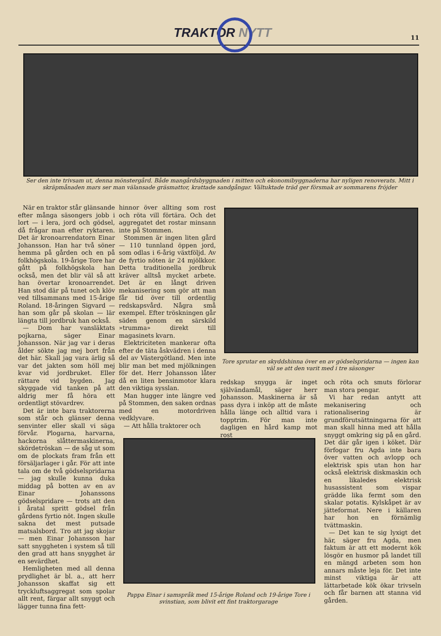TRAKTOR NYTT 11
Ser den inte trivsam ut, denna mönstergård. Både mangårdsbyggnaden i mitten och ekonomibyggnaderna har nyligen renoverats. Mitt i skräpmånaden mars ser man välansade gräsmattor, krattade sandgångar. Vältuktade träd ger försmak av sommarens fröjder
När en traktor står glänsande efter många säsongers jobb i lort — i lera, jord och gödsel, då frågar man efter ryktaren. Det är kronoarrendatorn Einar Johansson. Han har två söner hemma på gården och en på folkhögskola. 19-årige Tore har gått på folkhögskola han också, men det blir väl så att han övertar kronoarrendet. Han stod där på tunet och klöv ved tillsammans med 15-årige Roland. 18-åringen Sigvard — han som går på skolan — lär längta till jordbruk han också.
— Dom har vansläktats pojkarna, säger Einar Johansson. När jag var i deras ålder sökte jag mej bort från det här. Skall jag vara ärlig så var det jakten som höll mej kvar vid jordbruket. Eller rättare vid bygden. Jag skyggade vid tanken på att aldrig mer få höra ett ordentligt stövardrev.
Det är inte bara traktorerna som står och glänser denna senvinter eller skall vi säga förvår. Plogarna, harvarna, hackorna slåttermaskinerna, skördetröskan — de såg ut som om de plockats fram från ett försäljarlager i går. För att inte tala om de två gödselspridarna — jag skulle kunna duka middag på botten av en av Einar Johanssons gödselspridare — trots att den i åratal spritt gödsel från gårdens fyrtio nöt. Ingen skulle sakna det mest putsade matsalsbord. Tro att jag skojar — men Einar Johansson har satt snyggheten i system så till den grad att hans snygghet är en sevärdhet.
Hemligheten med all denna prydlighet är bl. a., att herr Johansson skaffat sig ett tryckluftsaggregat som spolar allt rent, färgar allt snyggt och lägger tunna fina fett-
hinnor över allting som rost och röta vill förtära. Och det aggregatet det rostar minsann inte på Stommen.
Stommen är ingen liten gård — 110 tunnland öppen jord, som odlas i 6-årig växtföljd. Av de fyrtio nöten är 24 mjölkkor. Detta traditionella jordbruk kräver alltså mycket arbete. Det är en långt driven mekanisering som gör att man får tid över till ordentlig redskapsvård. Några små exempel. Efter tröskningen går säden genom en särskild »trumma» direkt till magasinets kvarn.
Elektriciteten mankerar ofta efter de täta åskvädren i denna del av Västergötland. Men inte blir man bet med mjölkningen för det. Herr Johansson låter då en liten bensinmotor klara den viktiga sysslan.
Man hugger inte längre ved på Stommen, den saken ordnas med en motordriven vedklyvare.
— Att hålla traktorer och
Tore sprutar en skyddshinna över en av gödselspridarna — ingen kan väl se att den varit med i tre säsonger
redskap snygga är inget självändamål, säger herr Johansson. Maskinerna är så pass dyra i inköp att de måste hålla länge och alltid vara i topptrim. För man inte dagligen en hård kamp mot rost
och röta och smuts förlorar man stora pengar.
Vi har redan antytt att mekanisering och rationalisering är grundförutsättningarna för att man skall hinna med att hålla snyggt omkring sig på en gård. Det där går igen i köket. Där förfogar fru Agda inte bara över vatten och avlopp och elektrisk spis utan hon har också elektrisk diskmaskin och en likaledes elektrisk husassistent som vispar grädde lika fermt som den skalar potatis. Kylskåpet är av jätteformat. Nere i källaren har hon en förnämlig tvättmaskin.
— Det kan te sig lyxigt det här, säger fru Agda, men faktum är att ett modernt kök lösgör en husmor på landet till en mängd arbeten som hon annars måste leja för. Det inte minst viktiga är att lättarbetade kök ökar trivseln och får barnen att stanna vid gården.
Pappa Einar i samspråk med 15-årige Roland och 19-årige Tore i svinstian, som blivit ett fint traktorgarage